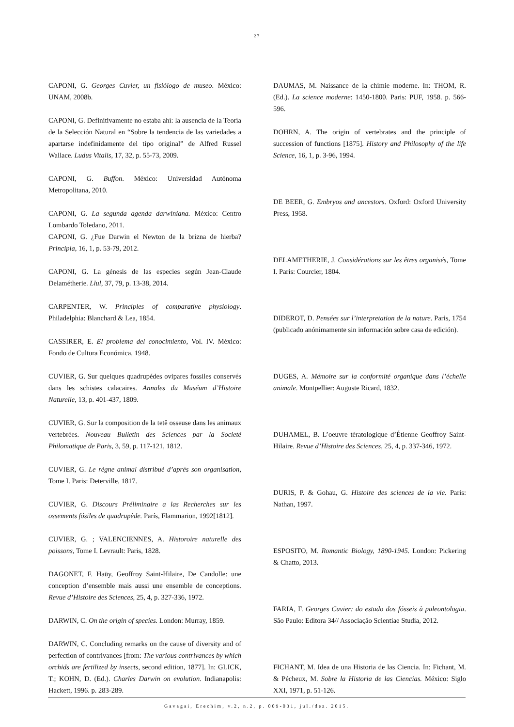27
CAPONI, G. Georges Cuvier, un fisiólogo de museo. México: UNAM, 2008b.
CAPONI, G. Definitivamente no estaba ahí: la ausencia de la Teoría de la Selección Natural en “Sobre la tendencia de las variedades a apartarse indefinidamente del tipo original” de Alfred Russel Wallace. Ludus Vitalis, 17, 32, p. 55-73, 2009.
CAPONI, G. Buffon. México: Universidad Autónoma Metropolitana, 2010.
CAPONI, G. La segunda agenda darwiniana. México: Centro Lombardo Toledano, 2011.
CAPONI, G. ¿Fue Darwin el Newton de la brizna de hierba? Principia, 16, 1, p. 53-79, 2012.
CAPONI, G. La génesis de las especies según Jean-Claude Delamétherie. Llul, 37, 79, p. 13-38, 2014.
CARPENTER, W. Principles of comparative physiology. Philadelphia: Blanchard & Lea, 1854.
CASSIRER, E. El problema del conocimiento, Vol. IV. México: Fondo de Cultura Económica, 1948.
CUVIER, G. Sur quelques quadrupédes ovipares fossiles conservés dans les schistes calacaires. Annales du Muséum d’Histoire Naturelle, 13, p. 401-437, 1809.
CUVIER, G. Sur la composition de la tetê osseuse dans les animaux vertebrées. Nouveau Bulletin des Sciences par la Societé Philomatique de Paris, 3, 59, p. 117-121, 1812.
CUVIER, G. Le règne animal distribué d’après son organisation, Tome I. Paris: Deterville, 1817.
CUVIER, G. Discours Préliminaire a las Recherches sur les ossements fósiles de quadrupède. París, Flammarion, 1992[1812].
CUVIER, G. ; VALENCIENNES, A. Historoire naturelle des poissons, Tome I. Levrault: Paris, 1828.
DAGONET, F. Haüy, Geoffroy Saint-Hilaire, De Candolle: une conception d’ensemble mais aussi une ensemble de conceptions. Revue d’Histoire des Sciences, 25, 4, p. 327-336, 1972.
DARWIN, C. On the origin of species. London: Murray, 1859.
DARWIN, C. Concluding remarks on the cause of diversity and of perfection of contrivances [from: The various contrivances by which orchids are fertilized by insects, second edition, 1877]. In: GLICK, T.; KOHN, D. (Ed.). Charles Darwin on evolution. Indianapolis: Hackett, 1996. p. 283-289.
DAUMAS, M. Naissance de la chimie moderne. In: THOM, R. (Ed.). La science moderne: 1450-1800. Paris: PUF, 1958. p. 566-596.
DOHRN, A. The origin of vertebrates and the principle of succession of functions [1875]. History and Philosophy of the life Science, 16, 1, p. 3-96, 1994.
DE BEER, G. Embryos and ancestors. Oxford: Oxford University Press, 1958.
DELAMETHERIE, J. Considérations sur les êtres organisés, Tome I. Paris: Courcier, 1804.
DIDEROT, D. Pensées sur l’interpretation de la nature. Paris, 1754 (publicado anónimamente sin información sobre casa de edición).
DUGES, A. Mémoire sur la conformité organique dans l’échelle animale. Montpellier: Auguste Ricard, 1832.
DUHAMEL, B. L’oeuvre tératologique d’Étienne Geoffroy Saint-Hilaire. Revue d’Histoire des Sciences, 25, 4, p. 337-346, 1972.
DURIS, P. & Gohau, G. Histoire des sciences de la vie. Paris: Nathan, 1997.
ESPOSITO, M. Romantic Biology, 1890-1945. London: Pickering & Chatto, 2013.
FARIA, F. Georges Cuvier: do estudo dos fósseis à paleontologia. São Paulo: Editora 34// Associação Scientiae Studia, 2012.
FICHANT, M. Idea de una Historia de las Ciencia. In: Fichant, M. & Pécheux, M. Sobre la Historia de las Ciencias. México: Siglo XXI, 1971, p. 51-126.
Gavagai, Erechim, v.2, n.2, p. 009-031, jul./dez. 2015.